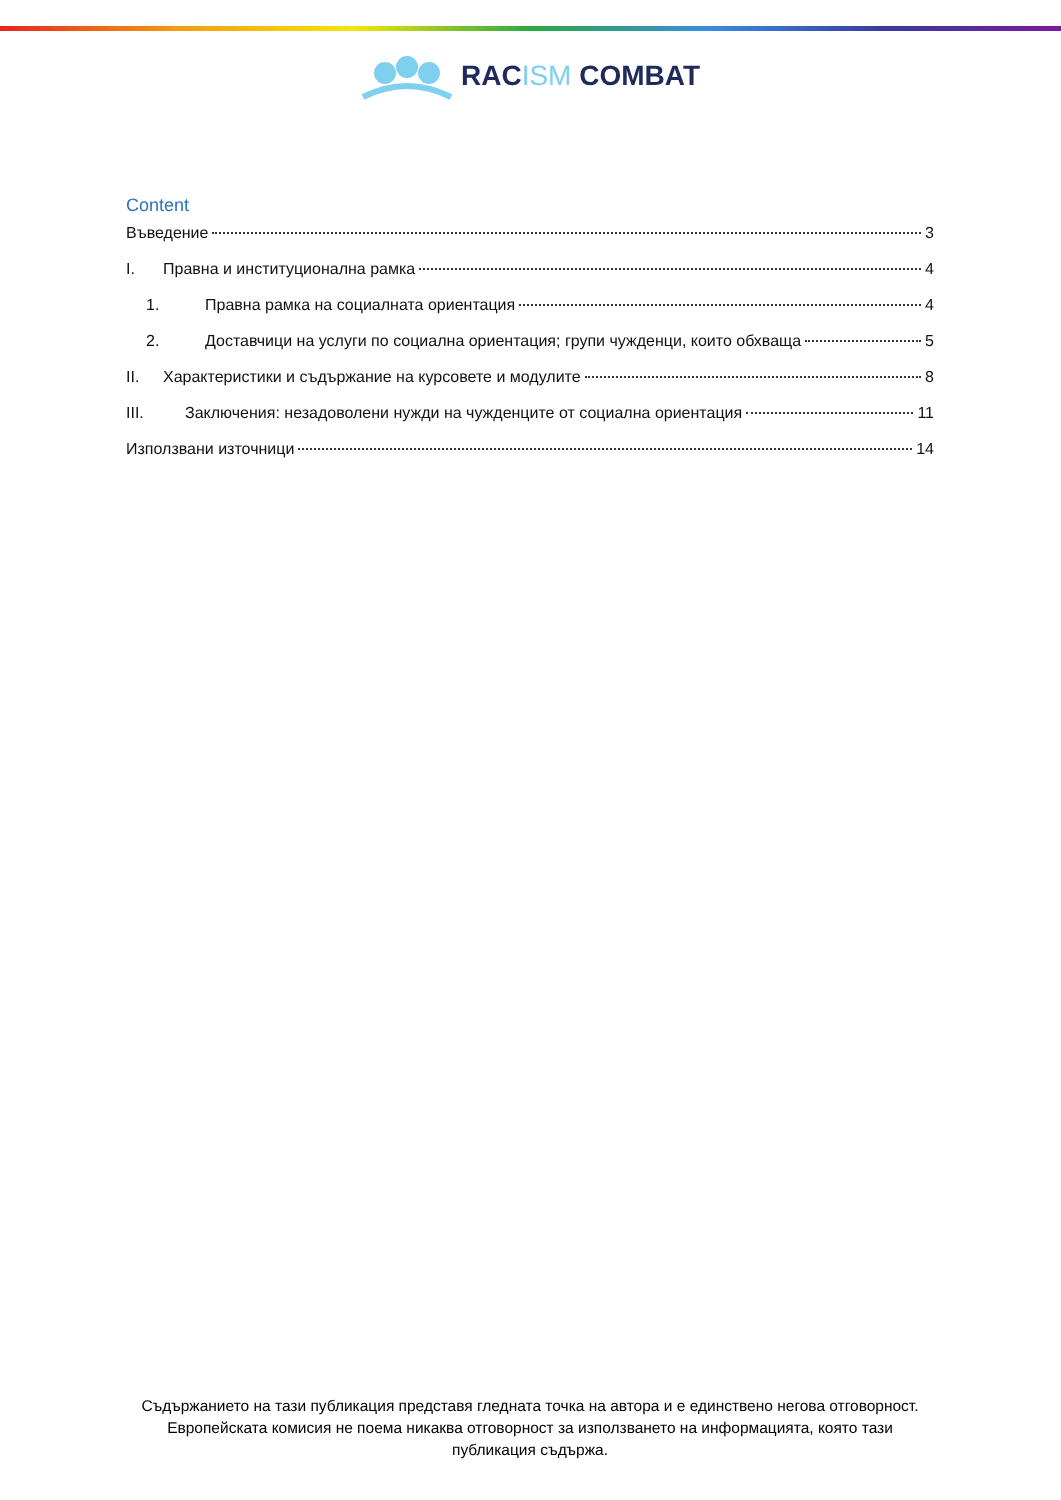RACISM COMBAT
Content
Въведение 3
I. Правна и институционална рамка 4
1. Правна рамка на социалната ориентация 4
2. Доставчици на услуги по социална ориентация; групи чужденци, които обхваща 5
II. Характеристики и съдържание на курсовете и модулите 8
III. Заключения: незадоволени нужди на чужденците от социална ориентация 11
Използвани източници 14
Съдържанието на тази публикация представя гледната точка на автора и е единствено негова отговорност. Европейската комисия не поема никаква отговорност за използването на информацията, която тази публикация съдържа.